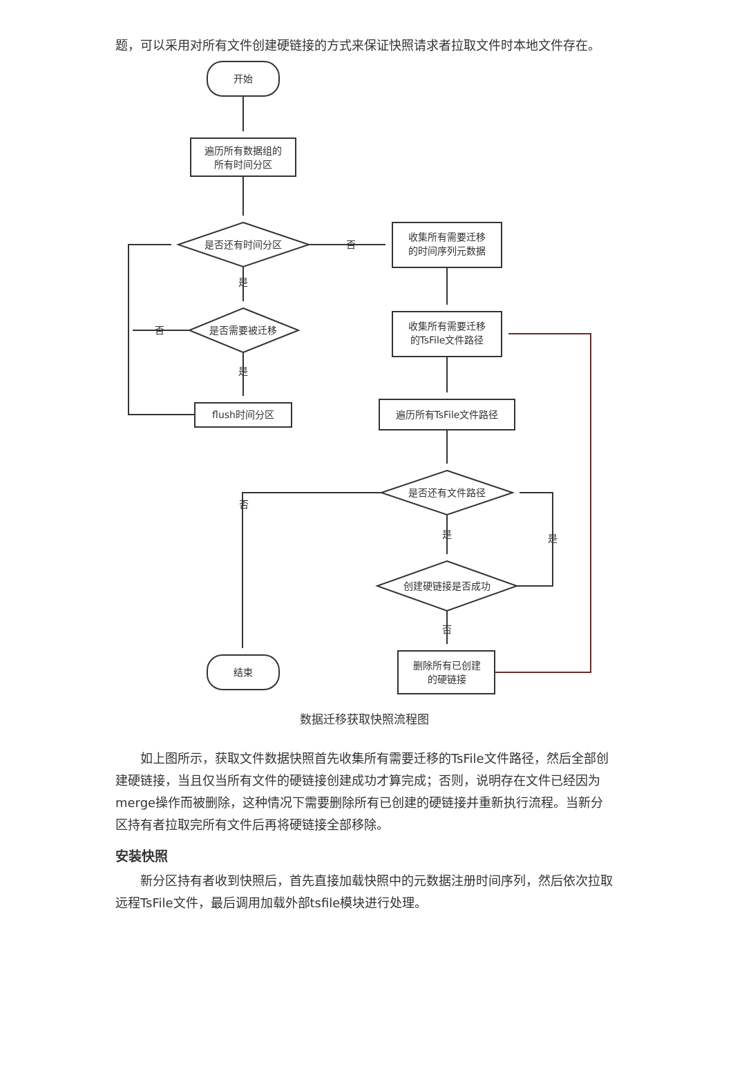题，可以采用对所有文件创建硬链接的方式来保证快照请求者拉取文件时本地文件存在。
开始
遍历所有数据组的
所有时间分区
是否还有时间分区
否
收集所有需要迁移
的时间序列元数据
是
是否需要被迁移
否
收集所有需要迁移
的TsFile文件路径
是
flush时间分区
遍历所有TsFile文件路径
是否还有文件路径
否
是
是
创建硬链接是否成功
否
结束
删除所有已创建
的硬链接
数据迁移获取快照流程图
如上图所示，获取文件数据快照首先收集所有需要迁移的TsFile文件路径，然后全部创建硬链接，当且仅当所有文件的硬链接创建成功才算完成；否则，说明存在文件已经因为merge操作而被删除，这种情况下需要删除所有已创建的硬链接并重新执行流程。当新分区持有者拉取完所有文件后再将硬链接全部移除。
安装快照
新分区持有者收到快照后，首先直接加载快照中的元数据注册时间序列，然后依次拉取远程TsFile文件，最后调用加载外部tsfile模块进行处理。